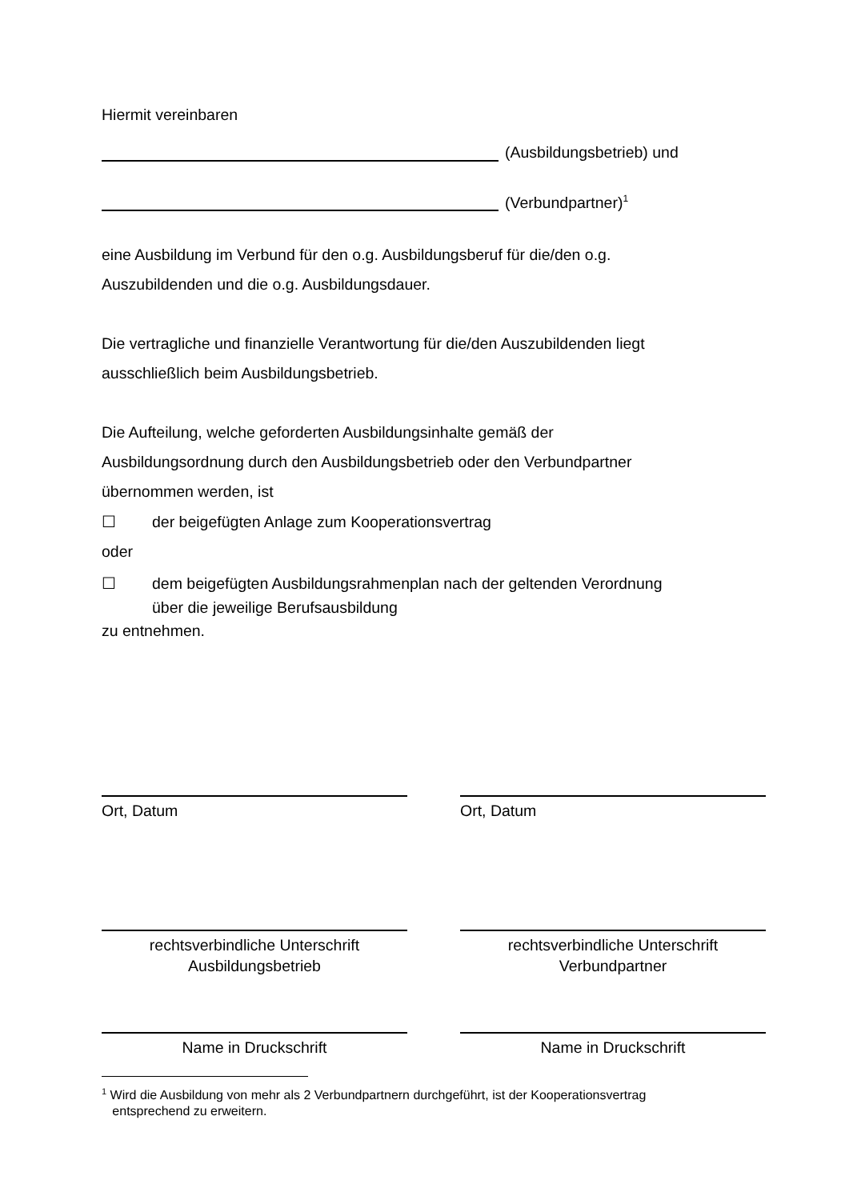Hiermit vereinbaren
(Ausbildungsbetrieb) und
(Verbundpartner)<sup>1</sup>
eine Ausbildung im Verbund für den o.g. Ausbildungsberuf für die/den o.g.
Auszubildenden und die o.g. Ausbildungsdauer.
Die vertragliche und finanzielle Verantwortung für die/den Auszubildenden liegt
ausschließlich beim Ausbildungsbetrieb.
Die Aufteilung, welche geforderten Ausbildungsinhalte gemäß der
Ausbildungsordnung durch den Ausbildungsbetrieb oder den Verbundpartner
übernommen werden, ist
☐ der beigefügten Anlage zum Kooperationsvertrag
oder
☐ dem beigefügten Ausbildungsrahmenplan nach der geltenden Verordnung
über die jeweilige Berufsausbildung
zu entnehmen.
Ort, Datum Ort, Datum
rechtsverbindliche Unterschrift
Ausbildungsbetrieb
rechtsverbindliche Unterschrift
Verbundpartner
Name in Druckschrift Name in Druckschrift
<sup>1</sup> Wird die Ausbildung von mehr als 2 Verbundpartnern durchgeführt, ist der Kooperationsvertrag
entsprechend zu erweitern.